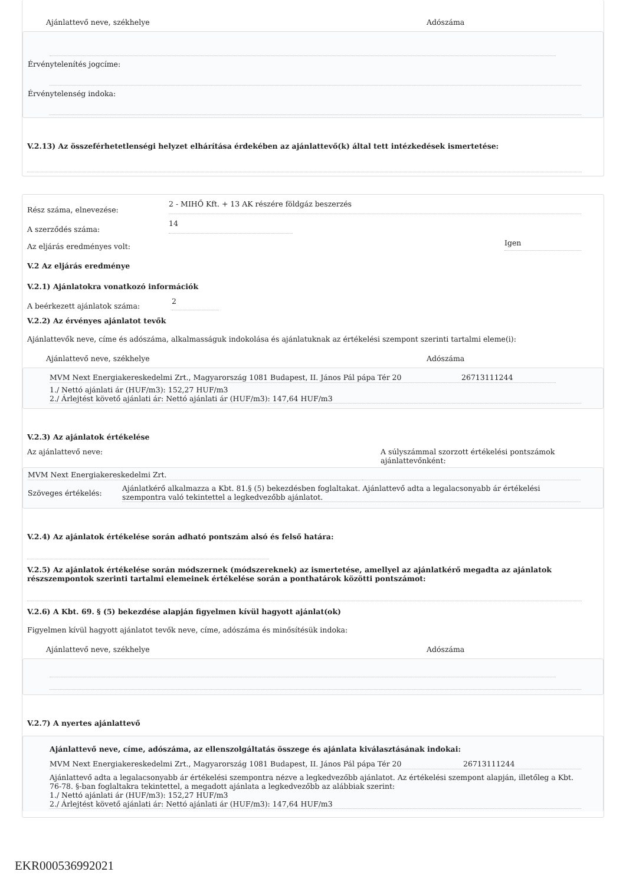Ajánlattevő neve, székhelye Adószáma
Érvénytelenítés jogcíme:
Érvénytelenség indoka:
V.2.13) Az összeférhetetlenségi helyzet elhárítása érdekében az ajánlattevő(k) által tett intézkedések ismertetése:
Rész száma, elnevezése: 2 - MIHŐ Kft. + 13 AK részére földgáz beszerzés
A szerződés száma: 14
Az eljárás eredményes volt: Igen
V.2 Az eljárás eredménye
V.2.1) Ajánlatokra vonatkozó információk
A beérkezett ajánlatok száma: 2
V.2.2) Az érvényes ajánlatot tevők
Ajánlattevők neve, címe és adószáma, alkalmasságuk indokolása és ajánlatuknak az értékelési szempont szerinti tartalmi eleme(i):
Ajánlattevő neve, székhelye Adószáma
MVM Next Energiakereskedelmi Zrt., Magyarország 1081 Budapest, II. János Pál pápa Tér 20 26713111244
1./ Nettó ajánlati ár (HUF/m3): 152,27 HUF/m3
2./ Árlejtést követő ajánlati ár: Nettó ajánlati ár (HUF/m3): 147,64 HUF/m3
V.2.3) Az ajánlatok értékelése
Az ajánlattevő neve: A súlyszámmal szorzott értékelési pontszámok ajánlattevőnként:
MVM Next Energiakereskedelmi Zrt.
Szöveges értékelés: Ajánlatkérő alkalmazza a Kbt. 81.§ (5) bekezdésben foglaltakat. Ajánlattevő adta a legalacsonyabb ár értékelési szempontra való tekintettel a legkedvezőbb ajánlatot.
V.2.4) Az ajánlatok értékelése során adható pontszám alsó és felső határa:
V.2.5) Az ajánlatok értékelése során módszernek (módszereknek) az ismertetése, amellyel az ajánlatkérő megadta az ajánlatok részszempontok szerinti tartalmi elemeinek értékelése során a ponthatárok közötti pontszámot:
V.2.6) A Kbt. 69. § (5) bekezdése alapján figyelmen kívül hagyott ajánlat(ok)
Figyelmen kívül hagyott ajánlatot tevők neve, címe, adószáma és minősítésük indoka:
Ajánlattevő neve, székhelye Adószáma
V.2.7) A nyertes ajánlattevő
Ajánlattevő neve, címe, adószáma, az ellenszolgáltatás összege és ajánlata kiválasztásának indokai:
MVM Next Energiakereskedelmi Zrt., Magyarország 1081 Budapest, II. János Pál pápa Tér 20 26713111244
Ajánlattevő adta a legalacsonyabb ár értékelési szempontra nézve a legkedvezőbb ajánlatot. Az értékelési szempont alapján, illetőleg a Kbt. 76-78. §-ban foglaltakra tekintettel, a megadott ajánlata a legkedvezőbb az alábbiak szerint:
1./ Nettó ajánlati ár (HUF/m3): 152,27 HUF/m3
2./ Árlejtést követő ajánlati ár: Nettó ajánlati ár (HUF/m3): 147,64 HUF/m3
EKR000536992021